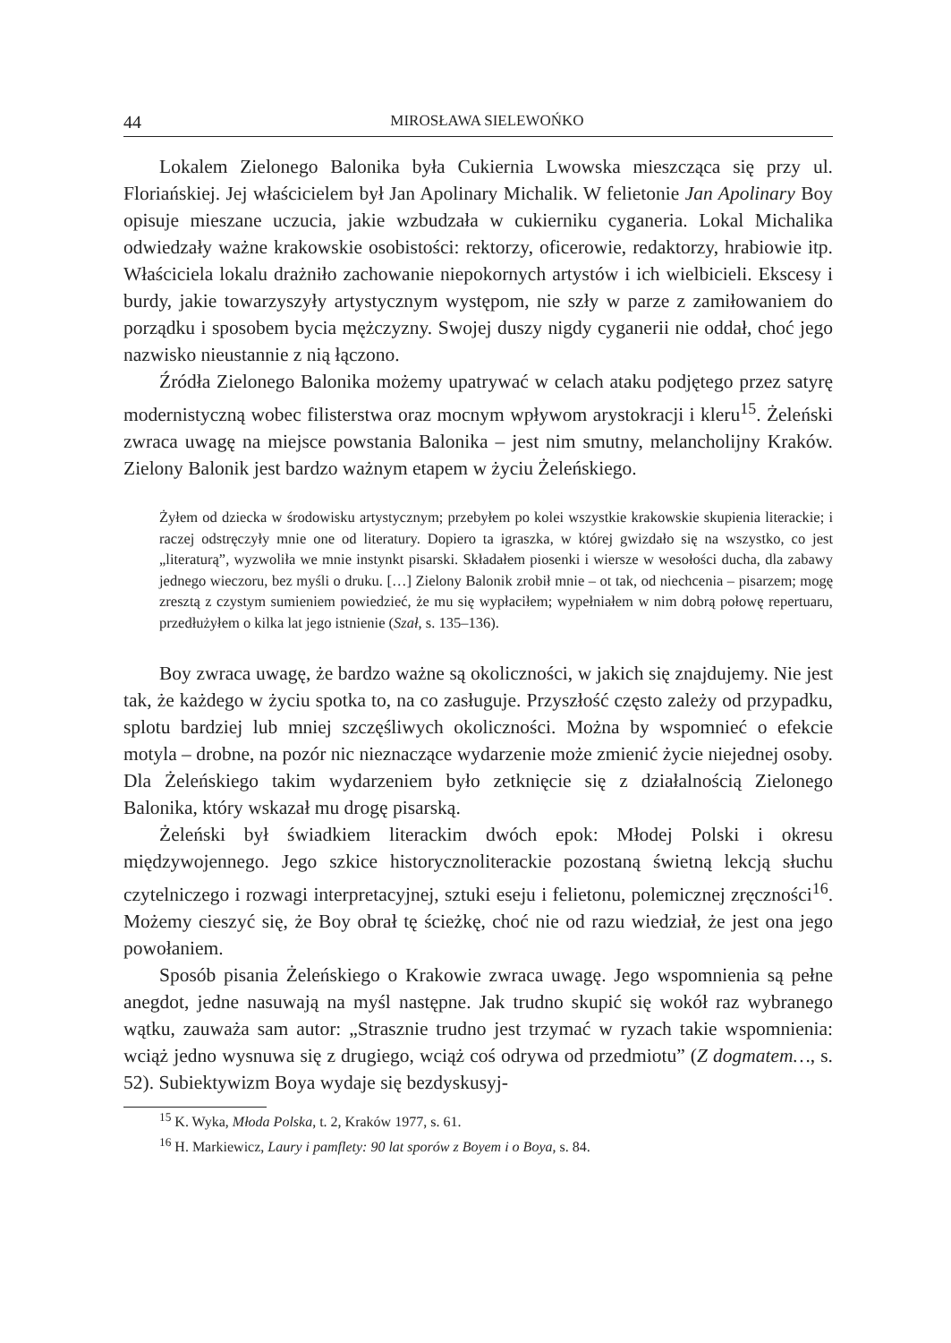44 MIROSŁAWA SIELEWOŃKO
Lokalem Zielonego Balonika była Cukiernia Lwowska mieszcząca się przy ul. Floriańskiej. Jej właścicielem był Jan Apolinary Michalik. W felietonie Jan Apolinary Boy opisuje mieszane uczucia, jakie wzbudzała w cukierniku cyganeria. Lokal Michalika odwiedzały ważne krakowskie osobistości: rektorzy, oficerowie, redaktorzy, hrabiowie itp. Właściciela lokalu drażniło zachowanie niepokornych artystów i ich wielbicieli. Ekscesy i burdy, jakie towarzyszyły artystycznym występom, nie szły w parze z zamiłowaniem do porządku i sposobem bycia mężczyzny. Swojej duszy nigdy cyganerii nie oddał, choć jego nazwisko nieustannie z nią łączono.
Źródła Zielonego Balonika możemy upatrywać w celach ataku podjętego przez satyrę modernistyczną wobec filisterstwa oraz mocnym wpływom arystokracji i kleru<sup>15</sup>. Żeleński zwraca uwagę na miejsce powstania Balonika – jest nim smutny, melancholijny Kraków. Zielony Balonik jest bardzo ważnym etapem w życiu Żeleńskiego.
Żyłem od dziecka w środowisku artystycznym; przebyłem po kolei wszystkie krakowskie skupienia literackie; i raczej odstręczyły mnie one od literatury. Dopiero ta igraszka, w której gwizdało się na wszystko, co jest „literaturą”, wyzwoliła we mnie instynkt pisarski. Składałem piosenki i wiersze w wesołości ducha, dla zabawy jednego wieczoru, bez myśli o druku. […] Zielony Balonik zrobił mnie – ot tak, od niechcenia – pisarzem; mogę zresztą z czystym sumieniem powiedzieć, że mu się wypłaciłem; wypełniałem w nim dobrą połowę repertuaru, przedłużyłem o kilka lat jego istnienie (Szał, s. 135–136).
Boy zwraca uwagę, że bardzo ważne są okoliczności, w jakich się znajdujemy. Nie jest tak, że każdego w życiu spotka to, na co zasługuje. Przyszłość często zależy od przypadku, splotu bardziej lub mniej szczęśliwych okoliczności. Można by wspomnieć o efekcie motyla – drobne, na pozór nic nieznaczące wydarzenie może zmienić życie niejednej osoby. Dla Żeleńskiego takim wydarzeniem było zetknięcie się z działalnością Zielonego Balonika, który wskazał mu drogę pisarską.
Żeleński był świadkiem literackim dwóch epok: Młodej Polski i okresu międzywojennego. Jego szkice historycznoliterackie pozostaną świetną lekcją słuchu czytelniczego i rozwagi interpretacyjnej, sztuki eseju i felietonu, polemicznej zręczności<sup>16</sup>. Możemy cieszyć się, że Boy obrał tę ścieżkę, choć nie od razu wiedział, że jest ona jego powołaniem.
Sposób pisania Żeleńskiego o Krakowie zwraca uwagę. Jego wspomnienia są pełne anegdot, jedne nasuwają na myśl następne. Jak trudno skupić się wokół raz wybranego wątku, zauważa sam autor: „Strasznie trudno jest trzymać w ryzach takie wspomnienia: wciąż jedno wysnuwa się z drugiego, wciąż coś odrywa od przedmiotu” (Z dogmatem…, s. 52). Subiektywizm Boya wydaje się bezdyskusyj-
<sup>15</sup> K. Wyka, Młoda Polska, t. 2, Kraków 1977, s. 61.
<sup>16</sup> H. Markiewicz, Laury i pamflety: 90 lat sporów z Boyem i o Boya, s. 84.